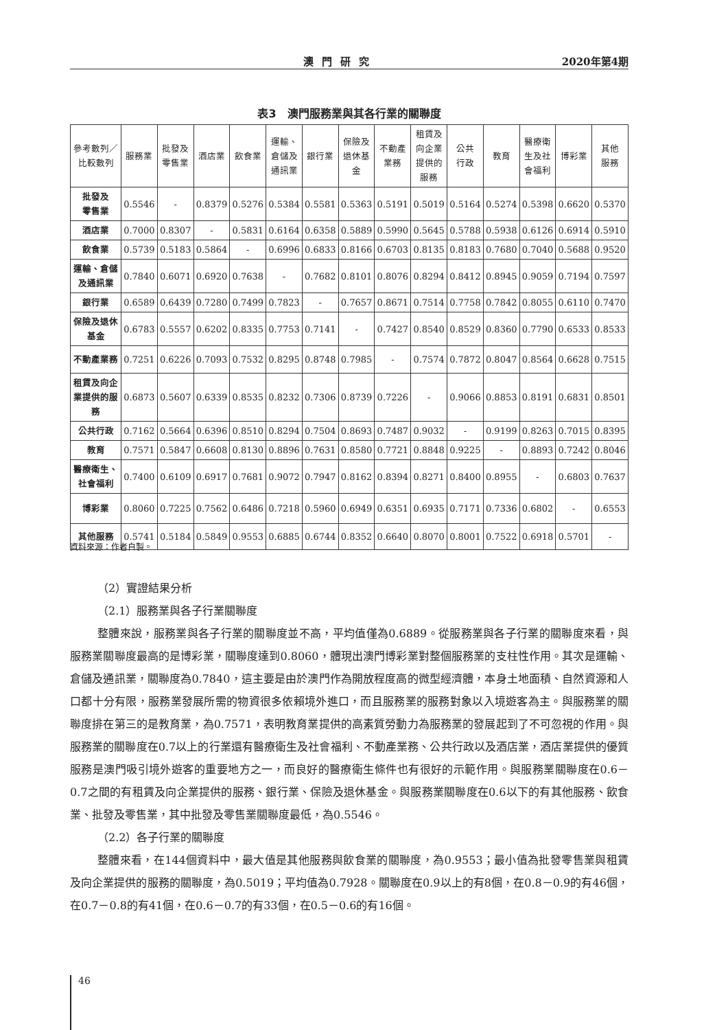澳門研究 2020年第4期
表3　澳門服務業與其各行業的關聯度
| 參考數列／ 比較數列 | 服務業 | 批發及 零售業 | 酒店業 | 飲食業 | 運輸、 倉儲及 通訊業 | 銀行業 | 保險及 退休基 金 | 不動產 業務 | 租賃及 向企業 提供的 服務 | 公共 行政 | 教育 | 醫療衛 生及社 會福利 | 博彩業 | 其他 服務 |
| --- | --- | --- | --- | --- | --- | --- | --- | --- | --- | --- | --- | --- | --- | --- |
| 批發及 零售業 | 0.5546 | - | 0.8379 | 0.5276 | 0.5384 | 0.5581 | 0.5363 | 0.5191 | 0.5019 | 0.5164 | 0.5274 | 0.5398 | 0.6620 | 0.5370 |
| 酒店業 | 0.7000 | 0.8307 | - | 0.5831 | 0.6164 | 0.6358 | 0.5889 | 0.5990 | 0.5645 | 0.5788 | 0.5938 | 0.6126 | 0.6914 | 0.5910 |
| 飲食業 | 0.5739 | 0.5183 | 0.5864 | - | 0.6996 | 0.6833 | 0.8166 | 0.6703 | 0.8135 | 0.8183 | 0.7680 | 0.7040 | 0.5688 | 0.9520 |
| 運輸、倉儲 及通訊業 | 0.7840 | 0.6071 | 0.6920 | 0.7638 | - | 0.7682 | 0.8101 | 0.8076 | 0.8294 | 0.8412 | 0.8945 | 0.9059 | 0.7194 | 0.7597 |
| 銀行業 | 0.6589 | 0.6439 | 0.7280 | 0.7499 | 0.7823 | - | 0.7657 | 0.8671 | 0.7514 | 0.7758 | 0.7842 | 0.8055 | 0.6110 | 0.7470 |
| 保險及退休 基金 | 0.6783 | 0.5557 | 0.6202 | 0.8335 | 0.7753 | 0.7141 | - | 0.7427 | 0.8540 | 0.8529 | 0.8360 | 0.7790 | 0.6533 | 0.8533 |
| 不動產業務 | 0.7251 | 0.6226 | 0.7093 | 0.7532 | 0.8295 | 0.8748 | 0.7985 | - | 0.7574 | 0.7872 | 0.8047 | 0.8564 | 0.6628 | 0.7515 |
| 租賃及向企 業提供的服 務 | 0.6873 | 0.5607 | 0.6339 | 0.8535 | 0.8232 | 0.7306 | 0.8739 | 0.7226 | - | 0.9066 | 0.8853 | 0.8191 | 0.6831 | 0.8501 |
| 公共行政 | 0.7162 | 0.5664 | 0.6396 | 0.8510 | 0.8294 | 0.7504 | 0.8693 | 0.7487 | 0.9032 | - | 0.9199 | 0.8263 | 0.7015 | 0.8395 |
| 教育 | 0.7571 | 0.5847 | 0.6608 | 0.8130 | 0.8896 | 0.7631 | 0.8580 | 0.7721 | 0.8848 | 0.9225 | - | 0.8893 | 0.7242 | 0.8046 |
| 醫療衛生、 社會福利 | 0.7400 | 0.6109 | 0.6917 | 0.7681 | 0.9072 | 0.7947 | 0.8162 | 0.8394 | 0.8271 | 0.8400 | 0.8955 | - | 0.6803 | 0.7637 |
| 博彩業 | 0.8060 | 0.7225 | 0.7562 | 0.6486 | 0.7218 | 0.5960 | 0.6949 | 0.6351 | 0.6935 | 0.7171 | 0.7336 | 0.6802 | - | 0.6553 |
| 其他服務 | 0.5741 | 0.5184 | 0.5849 | 0.9553 | 0.6885 | 0.6744 | 0.8352 | 0.6640 | 0.8070 | 0.8001 | 0.7522 | 0.6918 | 0.5701 | - |
資料來源：作者自製。
（2）實證結果分析
（2.1）服務業與各子行業關聯度
整體來說，服務業與各子行業的關聯度並不高，平均值僅為0.6889。從服務業與各子行業的關聯度來看，與服務業關聯度最高的是博彩業，關聯度達到0.8060，體現出澳門博彩業對整個服務業的支柱性作用。其次是運輸、倉儲及通訊業，關聯度為0.7840，這主要是由於澳門作為開放程度高的微型經濟體，本身土地面積、自然資源和人口都十分有限，服務業發展所需的物資很多依賴境外進口，而且服務業的服務對象以入境遊客為主。與服務業的關聯度排在第三的是教育業，為0.7571，表明教育業提供的高素質勞動力為服務業的發展起到了不可忽視的作用。與服務業的關聯度在0.7以上的行業還有醫療衛生及社會福利、不動產業務、公共行政以及酒店業，酒店業提供的優質服務是澳門吸引境外遊客的重要地方之一，而良好的醫療衛生條件也有很好的示範作用。與服務業關聯度在0.6－0.7之間的有租賃及向企業提供的服務、銀行業、保險及退休基金。與服務業關聯度在0.6以下的有其他服務、飲食業、批發及零售業，其中批發及零售業關聯度最低，為0.5546。
（2.2）各子行業的關聯度
整體來看，在144個資料中，最大值是其他服務與飲食業的關聯度，為0.9553；最小值為批發零售業與租賃及向企業提供的服務的關聯度，為0.5019；平均值為0.7928。關聯度在0.9以上的有8個，在0.8－0.9的有46個，在0.7－0.8的有41個，在0.6－0.7的有33個，在0.5－0.6的有16個。
46